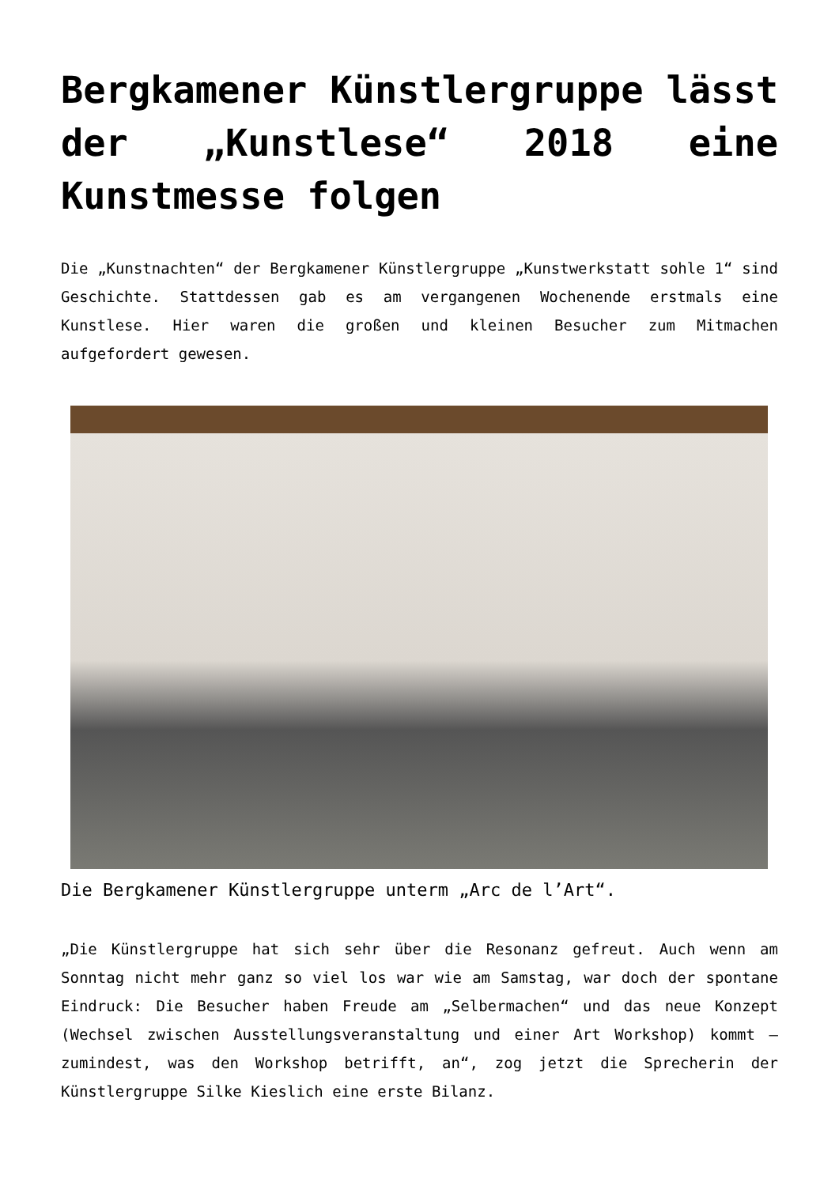Bergkamener Künstlergruppe lässt der „Kunstlese“ 2018 eine Kunstmesse folgen
Die „Kunstnachten“ der Bergkamener Künstlergruppe „Kunstwerkstatt sohle 1“ sind Geschichte. Stattdessen gab es am vergangenen Wochenende erstmals eine Kunstlese. Hier waren die großen und kleinen Besucher zum Mitmachen aufgefordert gewesen.
Die Bergkamener Künstlergruppe unterm „Arc de l’Art“.
„Die Künstlergruppe hat sich sehr über die Resonanz gefreut. Auch wenn am Sonntag nicht mehr ganz so viel los war wie am Samstag, war doch der spontane Eindruck: Die Besucher haben Freude am „Selbermachen“ und das neue Konzept (Wechsel zwischen Ausstellungsveranstaltung und einer Art Workshop) kommt – zumindest, was den Workshop betrifft, an“, zog jetzt die Sprecherin der Künstlergruppe Silke Kieslich eine erste Bilanz.